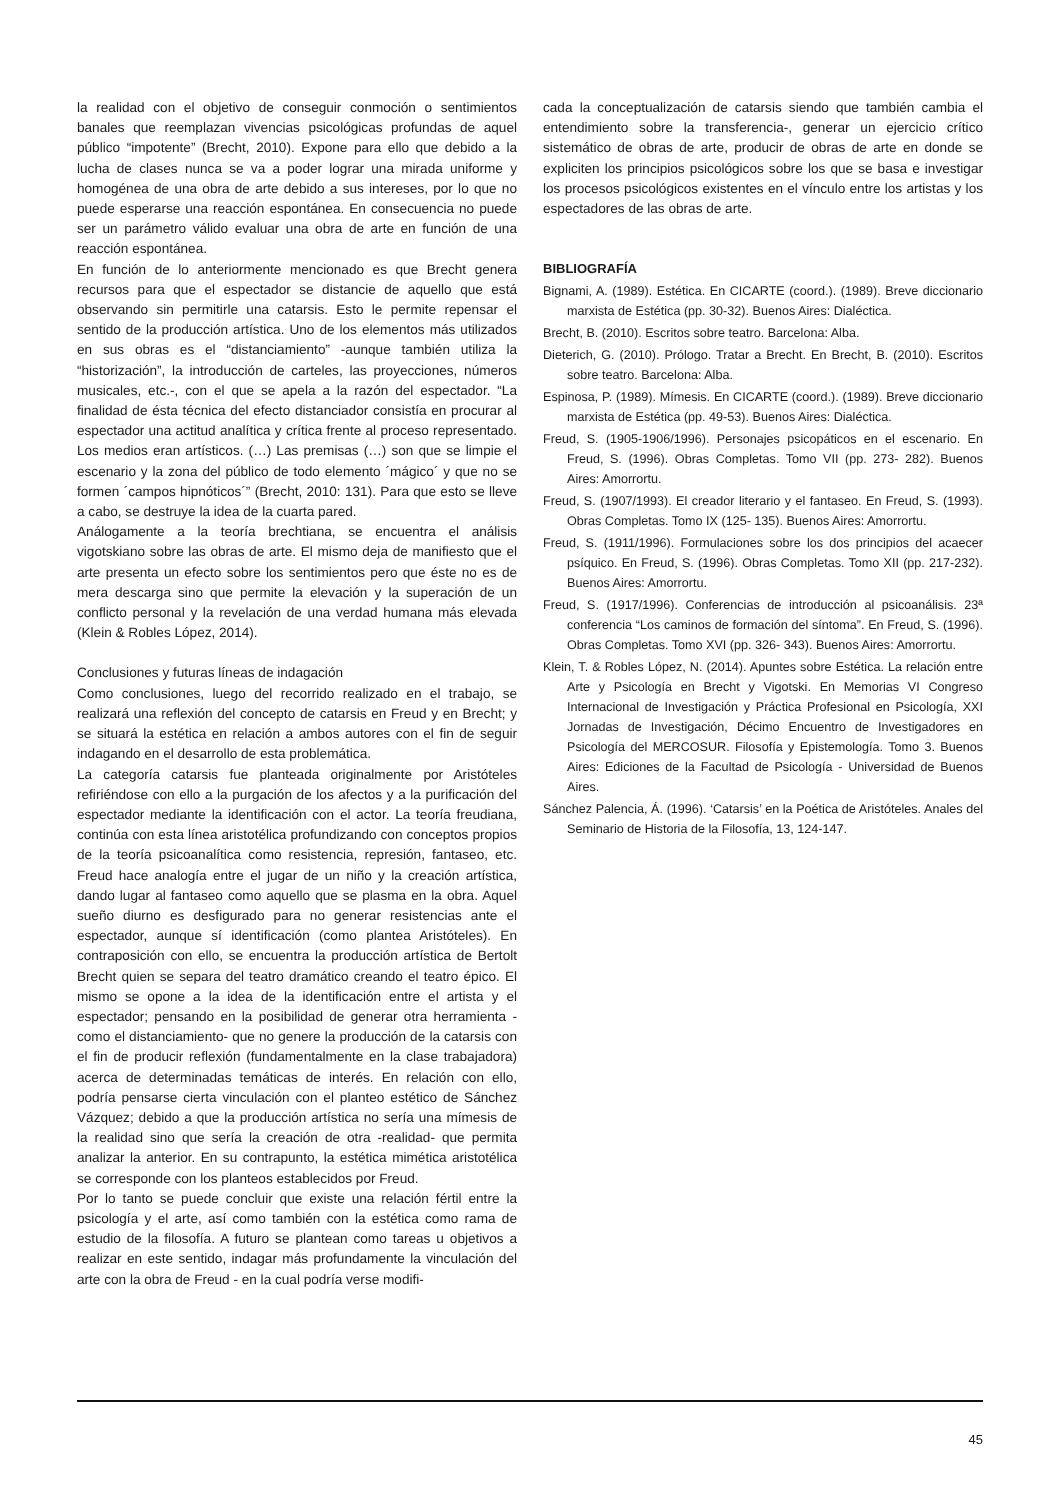la realidad con el objetivo de conseguir conmoción o sentimientos banales que reemplazan vivencias psicológicas profundas de aquel público “impotente” (Brecht, 2010). Expone para ello que debido a la lucha de clases nunca se va a poder lograr una mirada uniforme y homogénea de una obra de arte debido a sus intereses, por lo que no puede esperarse una reacción espontánea. En consecuencia no puede ser un parámetro válido evaluar una obra de arte en función de una reacción espontánea.
En función de lo anteriormente mencionado es que Brecht genera recursos para que el espectador se distancie de aquello que está observando sin permitirle una catarsis. Esto le permite repensar el sentido de la producción artística. Uno de los elementos más utilizados en sus obras es el “distanciamiento” -aunque también utiliza la “historización”, la introducción de carteles, las proyecciones, números musicales, etc.-, con el que se apela a la razón del espectador. “La finalidad de ésta técnica del efecto distanciador consistía en procurar al espectador una actitud analítica y crítica frente al proceso representado. Los medios eran artísticos. (…) Las premisas (…) son que se limpie el escenario y la zona del público de todo elemento ´mágico´ y que no se formen ´campos hipnóticos´” (Brecht, 2010: 131). Para que esto se lleve a cabo, se destruye la idea de la cuarta pared.
Análogamente a la teoría brechtiana, se encuentra el análisis vigotskiano sobre las obras de arte. El mismo deja de manifiesto que el arte presenta un efecto sobre los sentimientos pero que éste no es de mera descarga sino que permite la elevación y la superación de un conflicto personal y la revelación de una verdad humana más elevada (Klein & Robles López, 2014).
Conclusiones y futuras líneas de indagación
Como conclusiones, luego del recorrido realizado en el trabajo, se realizará una reflexión del concepto de catarsis en Freud y en Brecht; y se situará la estética en relación a ambos autores con el fin de seguir indagando en el desarrollo de esta problemática.
La categoría catarsis fue planteada originalmente por Aristóteles refiriéndose con ello a la purgación de los afectos y a la purificación del espectador mediante la identificación con el actor. La teoría freudiana, continúa con esta línea aristotélica profundizando con conceptos propios de la teoría psicoanalítica como resistencia, represión, fantaseo, etc. Freud hace analogía entre el jugar de un niño y la creación artística, dando lugar al fantaseo como aquello que se plasma en la obra. Aquel sueño diurno es desfigurado para no generar resistencias ante el espectador, aunque sí identificación (como plantea Aristóteles). En contraposición con ello, se encuentra la producción artística de Bertolt Brecht quien se separa del teatro dramático creando el teatro épico. El mismo se opone a la idea de la identificación entre el artista y el espectador; pensando en la posibilidad de generar otra herramienta -como el distanciamiento- que no genere la producción de la catarsis con el fin de producir reflexión (fundamentalmente en la clase trabajadora) acerca de determinadas temáticas de interés. En relación con ello, podría pensarse cierta vinculación con el planteo estético de Sánchez Vázquez; debido a que la producción artística no sería una mímesis de la realidad sino que sería la creación de otra -realidad- que permita analizar la anterior. En su contrapunto, la estética mimética aristotélica se corresponde con los planteos establecidos por Freud.
Por lo tanto se puede concluir que existe una relación fértil entre la psicología y el arte, así como también con la estética como rama de estudio de la filosofía. A futuro se plantean como tareas u objetivos a realizar en este sentido, indagar más profundamente la vinculación del arte con la obra de Freud - en la cual podría verse modifi-
cada la conceptualización de catarsis siendo que también cambia el entendimiento sobre la transferencia-, generar un ejercicio crítico sistemático de obras de arte, producir de obras de arte en donde se expliciten los principios psicológicos sobre los que se basa e investigar los procesos psicológicos existentes en el vínculo entre los artistas y los espectadores de las obras de arte.
BIBLIOGRAFÍA
Bignami, A. (1989). Estética. En CICARTE (coord.). (1989). Breve diccionario marxista de Estética (pp. 30-32). Buenos Aires: Dialéctica.
Brecht, B. (2010). Escritos sobre teatro. Barcelona: Alba.
Dieterich, G. (2010). Prólogo. Tratar a Brecht. En Brecht, B. (2010). Escritos sobre teatro. Barcelona: Alba.
Espinosa, P. (1989). Mímesis. En CICARTE (coord.). (1989). Breve diccionario marxista de Estética (pp. 49-53). Buenos Aires: Dialéctica.
Freud, S. (1905-1906/1996). Personajes psicopáticos en el escenario. En Freud, S. (1996). Obras Completas. Tomo VII (pp. 273- 282). Buenos Aires: Amorrortu.
Freud, S. (1907/1993). El creador literario y el fantaseo. En Freud, S. (1993). Obras Completas. Tomo IX (125- 135). Buenos Aires: Amorrortu.
Freud, S. (1911/1996). Formulaciones sobre los dos principios del acaecer psíquico. En Freud, S. (1996). Obras Completas. Tomo XII (pp. 217-232). Buenos Aires: Amorrortu.
Freud, S. (1917/1996). Conferencias de introducción al psicoanálisis. 23ª conferencia “Los caminos de formación del síntoma”. En Freud, S. (1996). Obras Completas. Tomo XVI (pp. 326- 343). Buenos Aires: Amorrortu.
Klein, T. & Robles López, N. (2014). Apuntes sobre Estética. La relación entre Arte y Psicología en Brecht y Vigotski. En Memorias VI Congreso Internacional de Investigación y Práctica Profesional en Psicología, XXI Jornadas de Investigación, Décimo Encuentro de Investigadores en Psicología del MERCOSUR. Filosofía y Epistemología. Tomo 3. Buenos Aires: Ediciones de la Facultad de Psicología - Universidad de Buenos Aires.
Sánchez Palencia, Á. (1996). ‘Catarsis’ en la Poética de Aristóteles. Anales del Seminario de Historia de la Filosofía, 13, 124-147.
45